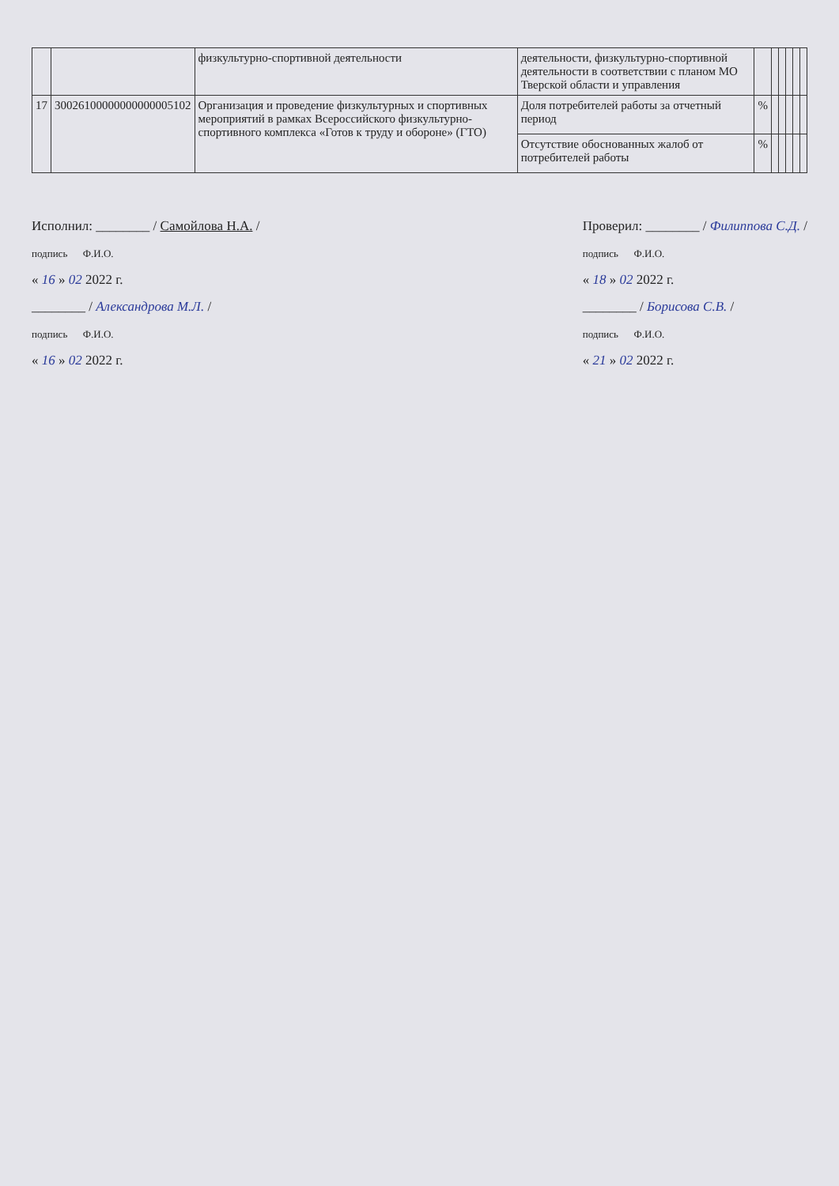| | | физкультурно-спортивной деятельности | деятельности, физкультурно-спортивной деятельности в соответствии с планом МО Тверской области и управления | | | | | | |
| 17 | 30026100000000000005102 | Организация и проведение физкультурных и спортивных мероприятий в рамках Всероссийского физкультурно-спортивного комплекса «Готов к труду и обороне» (ГТО) | Доля потребителей работы за отчетный период | % | | | | | |
| | | | Отсутствие обоснованных жалоб от потребителей работы | % | | | | | |
Исполнил: ________ / Самойлова Н.А. /
подпись Ф.И.О.
« 16 » 02 2022 г.
________ / Александрова М.Л. /
подпись Ф.И.О.
« 16 » 02 2022 г.
Проверил: ________ / Филиппова С.Д. /
подпись Ф.И.О.
« 18 » 02 2022 г.
________ / Борисова С.В. /
подпись Ф.И.О.
« 21 » 02 2022 г.